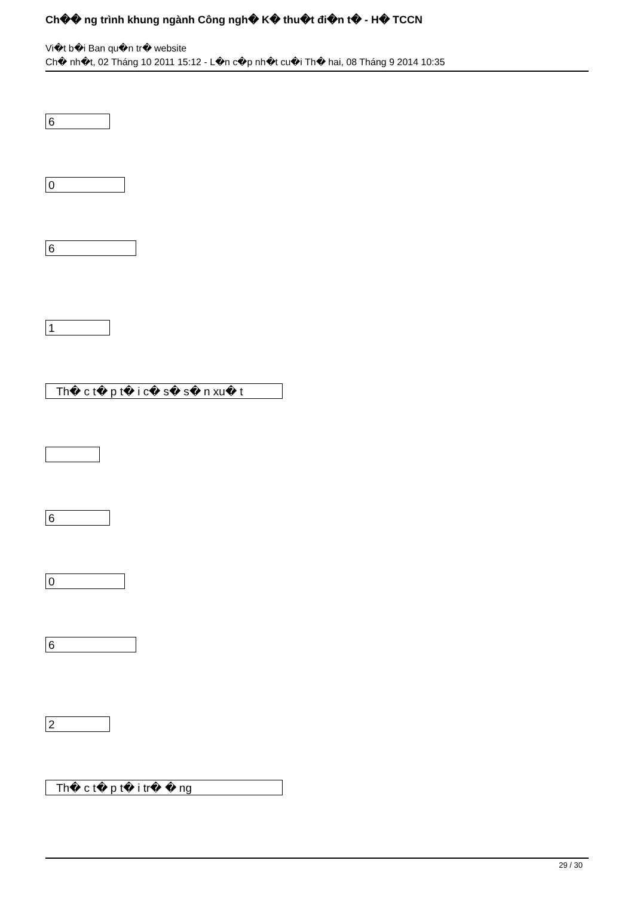Ch�� ng trình khung ngành Công ngh� K� thu�t đi�n t� - H� TCCN
Vi�t b�i Ban qu�n tr� website
Ch� nh�t, 02 Tháng 10 2011 15:12 - L�n c�p nh�t cu�i Th� hai, 08 Tháng 9 2014 10:35
6
0
6
1
Th� c t� p t� i c� s� s� n xu� t
6
0
6
2
Th� c t� p t� i tr� � ng
29 / 30